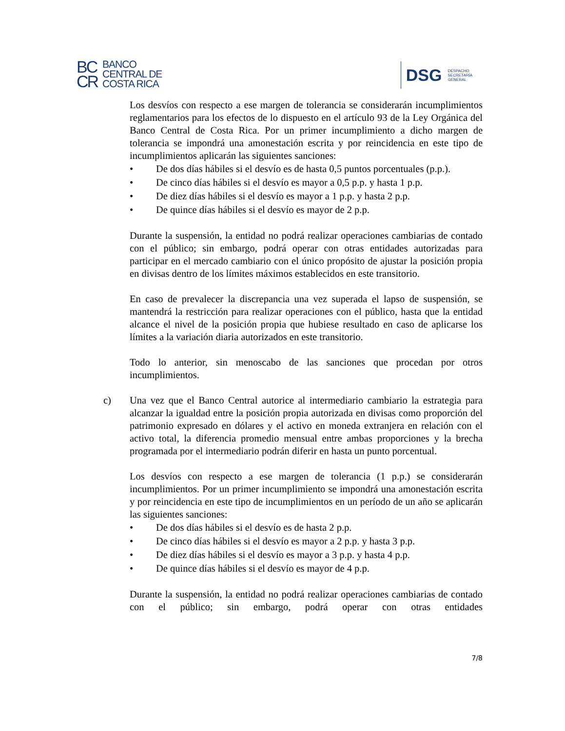BC
CR
BANCO
CENTRAL DE
COSTA RICA
DSG
DESPACHO
SECRETARÍA
GENERAL
Los desvíos con respecto a ese margen de tolerancia se considerarán incumplimientos reglamentarios para los efectos de lo dispuesto en el artículo 93 de la Ley Orgánica del Banco Central de Costa Rica. Por un primer incumplimiento a dicho margen de tolerancia se impondrá una amonestación escrita y por reincidencia en este tipo de incumplimientos aplicarán las siguientes sanciones:
• De dos días hábiles si el desvío es de hasta 0,5 puntos porcentuales (p.p.).
• De cinco días hábiles si el desvío es mayor a 0,5 p.p. y hasta 1 p.p.
• De diez días hábiles si el desvío es mayor a 1 p.p. y hasta 2 p.p.
• De quince días hábiles si el desvío es mayor de 2 p.p.
Durante la suspensión, la entidad no podrá realizar operaciones cambiarias de contado con el público; sin embargo, podrá operar con otras entidades autorizadas para participar en el mercado cambiario con el único propósito de ajustar la posición propia en divisas dentro de los límites máximos establecidos en este transitorio.
En caso de prevalecer la discrepancia una vez superada el lapso de suspensión, se mantendrá la restricción para realizar operaciones con el público, hasta que la entidad alcance el nivel de la posición propia que hubiese resultado en caso de aplicarse los límites a la variación diaria autorizados en este transitorio.
Todo lo anterior, sin menoscabo de las sanciones que procedan por otros incumplimientos.
c) Una vez que el Banco Central autorice al intermediario cambiario la estrategia para alcanzar la igualdad entre la posición propia autorizada en divisas como proporción del patrimonio expresado en dólares y el activo en moneda extranjera en relación con el activo total, la diferencia promedio mensual entre ambas proporciones y la brecha programada por el intermediario podrán diferir en hasta un punto porcentual.
Los desvíos con respecto a ese margen de tolerancia (1 p.p.) se considerarán incumplimientos. Por un primer incumplimiento se impondrá una amonestación escrita y por reincidencia en este tipo de incumplimientos en un período de un año se aplicarán las siguientes sanciones:
• De dos días hábiles si el desvío es de hasta 2 p.p.
• De cinco días hábiles si el desvío es mayor a 2 p.p. y hasta 3 p.p.
• De diez días hábiles si el desvío es mayor a 3 p.p. y hasta 4 p.p.
• De quince días hábiles si el desvío es mayor de 4 p.p.
Durante la suspensión, la entidad no podrá realizar operaciones cambiarias de contado con el público; sin embargo, podrá operar con otras entidades
7/8